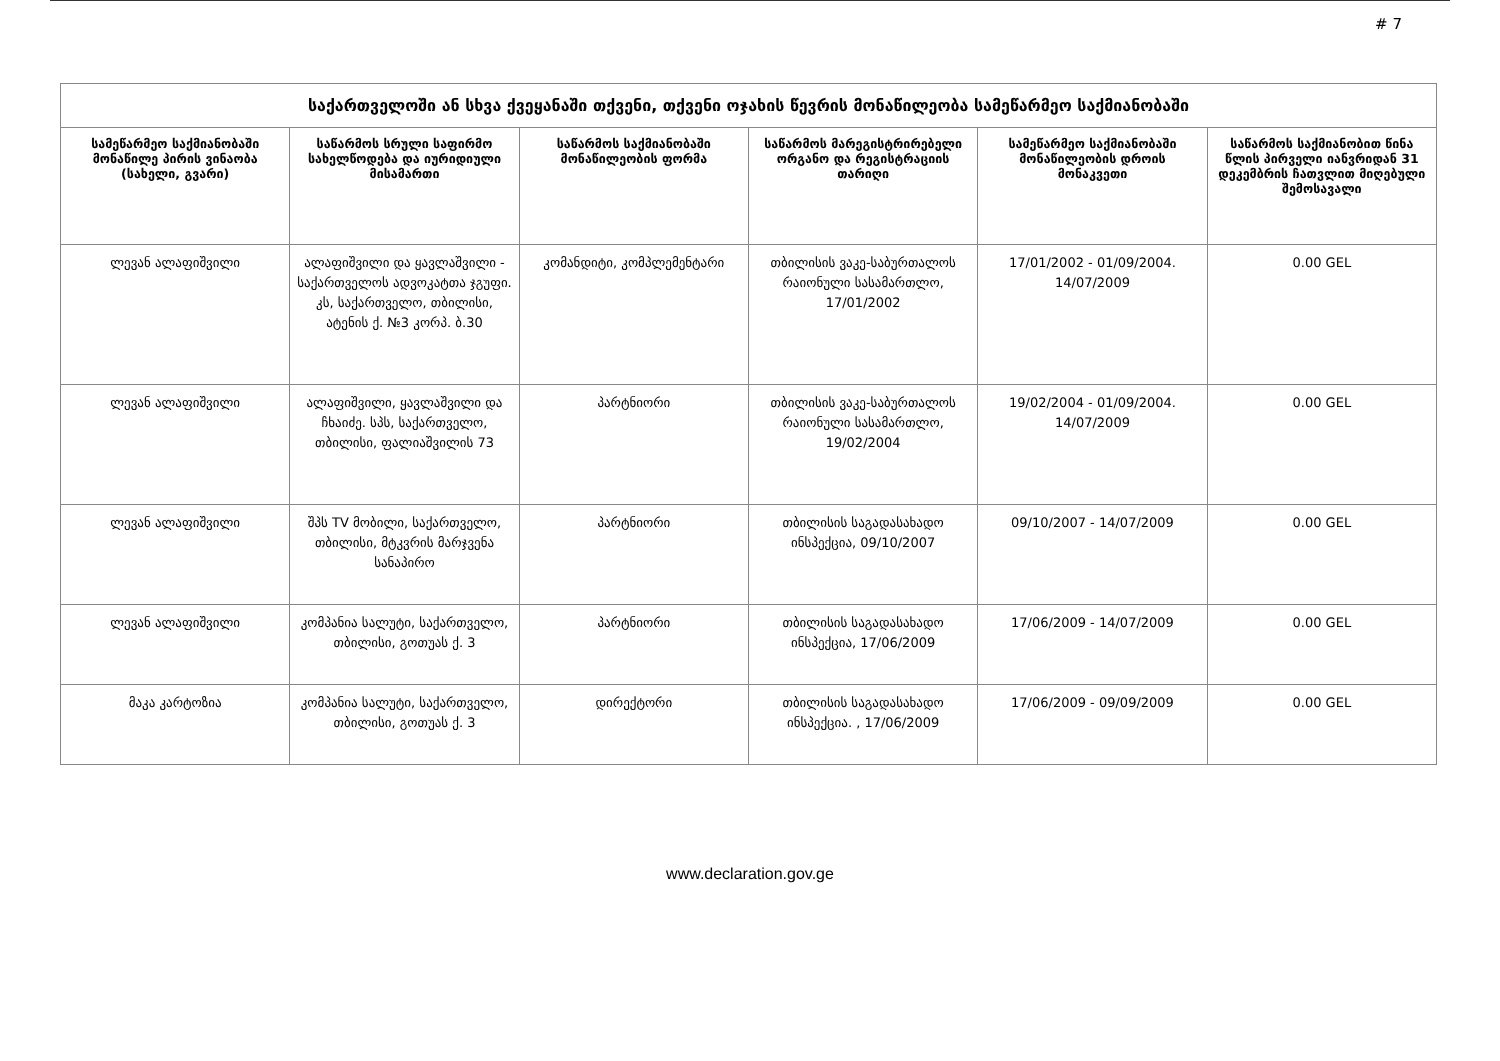# 7
| საქართველოში ან სხვა ქვეყანაში თქვენი, თქვენი ოჯახის წევრის მონაწილეობა სამეწარმეო საქმიანობაში | | | | | |
| --- | --- | --- | --- | --- | --- |
| სამეწარმეო საქმიანობაში მონაწილე პირის ვინაობა (სახელი, გვარი) | საწარმოს სრული საფირმო სახელწოდება და იურიდიული მისამართი | საწარმოს საქმიანობაში მონაწილეობის ფორმა | საწარმოს მარეგისტრირებელი ორგანო და რეგისტრაციის თარიღი | სამეწარმეო საქმიანობაში მონაწილეობის დროის მონაკვეთი | საწარმოს საქმიანობით წინა წლის პირველი იანვრიდან 31 დეკემბრის ჩათვლით მიღებული შემოსავალი |
| ლევან ალაფიშვილი | ალაფიშვილი და ყავლაშვილი - საქართველოს ადვოკატთა ჯგუფი. კს, საქართველო, თბილისი, ატენის ქ. №3 კორპ. ბ.30 | კომანდიტი, კომპლემენტარი | თბილისის ვაკე-საბურთალოს რაიონული სასამართლო, 17/01/2002 | 17/01/2002 - 01/09/2004. 14/07/2009 | 0.00 GEL |
| ლევან ალაფიშვილი | ალაფიშვილი, ყავლაშვილი და ჩხაიძე. სპს, საქართველო, თბილისი, ფალიაშვილის 73 | პარტნიორი | თბილისის ვაკე-საბურთალოს რაიონული სასამართლო, 19/02/2004 | 19/02/2004 - 01/09/2004. 14/07/2009 | 0.00 GEL |
| ლევან ალაფიშვილი | შპს TV მობილი, საქართველო, თბილისი, მტკვრის მარჯვენა სანაპირო | პარტნიორი | თბილისის საგადასახადო ინსპექცია, 09/10/2007 | 09/10/2007 - 14/07/2009 | 0.00 GEL |
| ლევან ალაფიშვილი | კომპანია სალუტი, საქართველო, თბილისი, გოთუას ქ. 3 | პარტნიორი | თბილისის საგადასახადო ინსპექცია, 17/06/2009 | 17/06/2009 - 14/07/2009 | 0.00 GEL |
| მაკა კარტოზია | კომპანია სალუტი, საქართველო, თბილისი, გოთუას ქ. 3 | დირექტორი | თბილისის საგადასახადო ინსპექცია. , 17/06/2009 | 17/06/2009 - 09/09/2009 | 0.00 GEL |
www.declaration.gov.ge